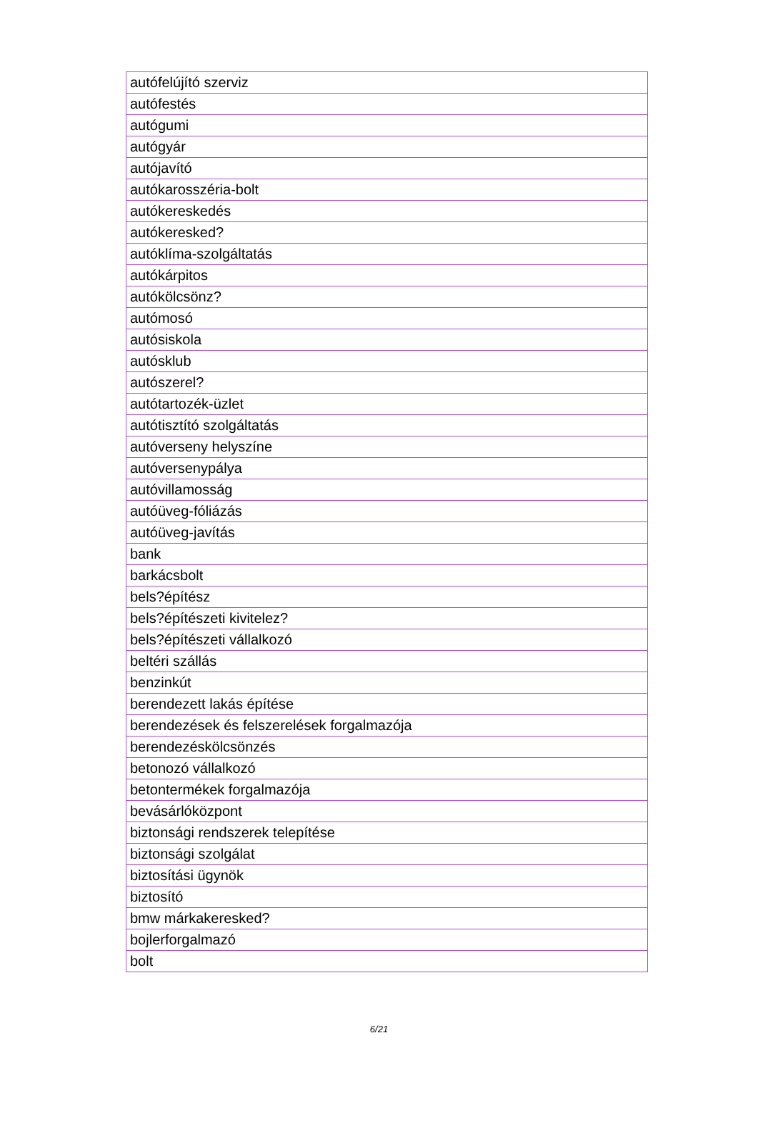| autófelújító szerviz |
| autófestés |
| autógumi |
| autógyár |
| autójavító |
| autókarosszéria-bolt |
| autókereskedés |
| autókeresked? |
| autóklíma-szolgáltatás |
| autókárpitos |
| autókölcsönz? |
| autómosó |
| autósiskola |
| autósklub |
| autószerel? |
| autótartozék-üzlet |
| autótisztító szolgáltatás |
| autóverseny helyszíne |
| autóversenypálya |
| autóvillamosság |
| autóüveg-fóliázás |
| autóüveg-javítás |
| bank |
| barkácsbolt |
| bels?építész |
| bels?építészeti kivitelez? |
| bels?építészeti vállalkozó |
| beltéri szállás |
| benzinkút |
| berendezett lakás építése |
| berendezések és felszerelések forgalmazója |
| berendezéskölcsönzés |
| betonozó vállalkozó |
| betontermékek forgalmazója |
| bevásárlóközpont |
| biztonsági rendszerek telepítése |
| biztonsági szolgálat |
| biztosítási ügynök |
| biztosító |
| bmw márkakeresked? |
| bojlerforgalmazó |
| bolt |
6/21